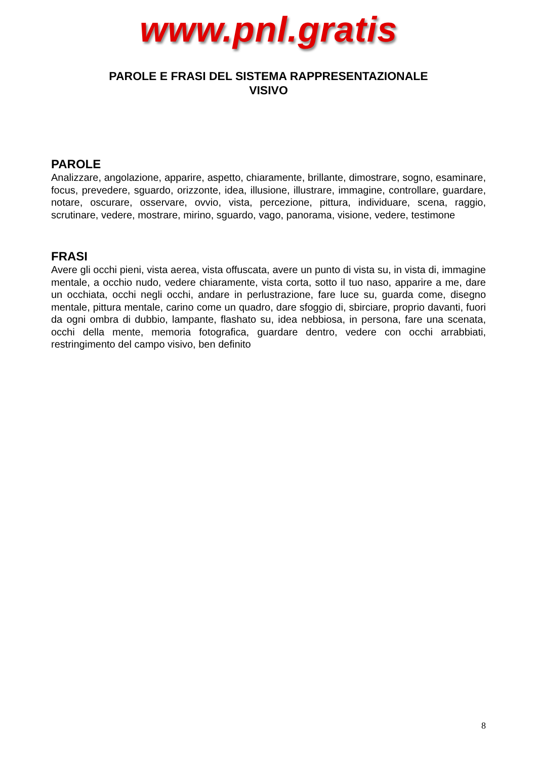www.pnl.gratis
PAROLE E FRASI DEL SISTEMA RAPPRESENTAZIONALE
VISIVO
PAROLE
Analizzare, angolazione, apparire, aspetto, chiaramente, brillante, dimostrare, sogno, esaminare, focus, prevedere, sguardo, orizzonte, idea, illusione, illustrare, immagine, controllare, guardare, notare, oscurare, osservare, ovvio, vista, percezione, pittura, individuare, scena, raggio, scrutinare, vedere, mostrare, mirino, sguardo, vago, panorama, visione, vedere, testimone
FRASI
Avere gli occhi pieni, vista aerea, vista offuscata, avere un punto di vista su, in vista di, immagine mentale, a occhio nudo, vedere chiaramente, vista corta, sotto il tuo naso, apparire a me, dare un occhiata, occhi negli occhi, andare in perlustrazione, fare luce su, guarda come, disegno mentale, pittura mentale, carino come un quadro, dare sfoggio di, sbirciare, proprio davanti, fuori da ogni ombra di dubbio, lampante, flashato su, idea nebbiosa, in persona, fare una scenata, occhi della mente, memoria fotografica, guardare dentro, vedere con occhi arrabbiati, restringimento del campo visivo, ben definito
8